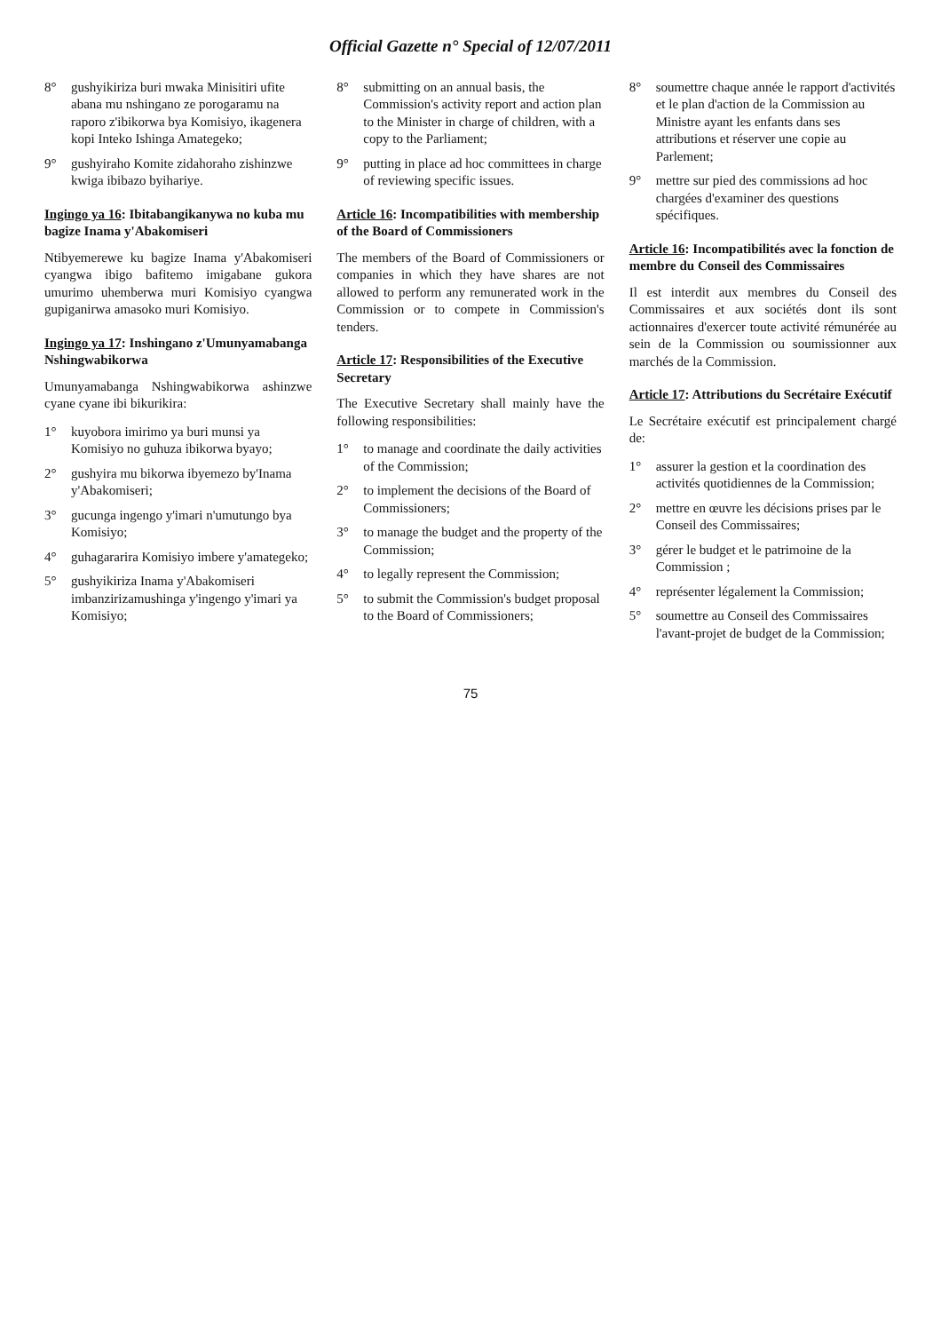Official Gazette n° Special of 12/07/2011
8° gushyikiriza buri mwaka Minisitiri ufite abana mu nshingano ze porogaramu na raporo z'ibikorwa bya Komisiyo, ikagenera kopi Inteko Ishinga Amategeko;
9° gushyiraho Komite zidahoraho zishinzwe kwiga ibibazo byihariye.
Ingingo ya 16: Ibitabangikanywa no kuba mu bagize Inama y'Abakomiseri
Ntibyemerewe ku bagize Inama y'Abakomiseri cyangwa ibigo bafitemo imigabane gukora umurimo uhemberwa muri Komisiyo cyangwa gupiganirwa amasoko muri Komisiyo.
Ingingo ya 17: Inshingano z'Umunyamabanga Nshingwabikorwa
Umunyamabanga Nshingwabikorwa ashinzwe cyane cyane ibi bikurikira:
1° kuyobora imirimo ya buri munsi ya Komisiyo no guhuza ibikorwa byayo;
2° gushyira mu bikorwa ibyemezo by'Inama y'Abakomiseri;
3° gucunga ingengo y'imari n'umutungo bya Komisiyo;
4° guhagararira Komisiyo imbere y'amategeko;
5° gushyikiriza Inama y'Abakomiseri imbanzirizamushinga y'ingengo y'imari ya Komisiyo;
8° submitting on an annual basis, the Commission's activity report and action plan to the Minister in charge of children, with a copy to the Parliament;
9° putting in place ad hoc committees in charge of reviewing specific issues.
Article 16: Incompatibilities with membership of the Board of Commissioners
The members of the Board of Commissioners or companies in which they have shares are not allowed to perform any remunerated work in the Commission or to compete in Commission's tenders.
Article 17: Responsibilities of the Executive Secretary
The Executive Secretary shall mainly have the following responsibilities:
1° to manage and coordinate the daily activities of the Commission;
2° to implement the decisions of the Board of Commissioners;
3° to manage the budget and the property of the Commission;
4° to legally represent the Commission;
5° to submit the Commission's budget proposal to the Board of Commissioners;
8° soumettre chaque année le rapport d'activités et le plan d'action de la Commission au Ministre ayant les enfants dans ses attributions et réserver une copie au Parlement;
9° mettre sur pied des commissions ad hoc chargées d'examiner des questions spécifiques.
Article 16: Incompatibilités avec la fonction de membre du Conseil des Commissaires
Il est interdit aux membres du Conseil des Commissaires et aux sociétés dont ils sont actionnaires d'exercer toute activité rémunérée au sein de la Commission ou soumissionner aux marchés de la Commission.
Article 17: Attributions du Secrétaire Exécutif
Le Secrétaire exécutif est principalement chargé de:
1° assurer la gestion et la coordination des activités quotidiennes de la Commission;
2° mettre en œuvre les décisions prises par le Conseil des Commissaires;
3° gérer le budget et le patrimoine de la Commission ;
4° représenter légalement la Commission;
5° soumettre au Conseil des Commissaires l'avant-projet de budget de la Commission;
75